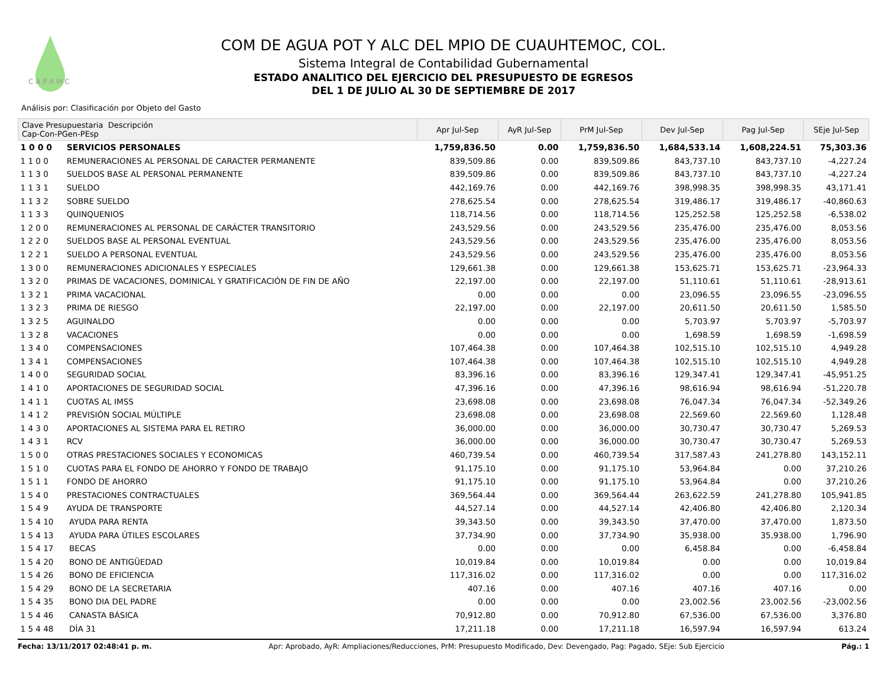C A P A M C
COM DE AGUA POT Y ALC DEL MPIO DE CUAUHTEMOC, COL.
Sistema Integral de Contabilidad Gubernamental
ESTADO ANALITICO DEL EJERCICIO DEL PRESUPUESTO DE EGRESOS
DEL 1 DE JULIO AL 30 DE SEPTIEMBRE DE 2017
Análisis por: Clasificación por Objeto del Gasto
| Clave Presupuestaria Descripción Cap-Con-PGen-PEsp | | Apr Jul-Sep | AyR Jul-Sep | PrM Jul-Sep | Dev Jul-Sep | Pag Jul-Sep | SEje Jul-Sep |
| --- | --- | --- | --- | --- | --- | --- | --- |
| 1 0 0 0 | SERVICIOS PERSONALES | 1,759,836.50 | 0.00 | 1,759,836.50 | 1,684,533.14 | 1,608,224.51 | 75,303.36 |
| 1 1 0 0 | REMUNERACIONES AL PERSONAL DE CARACTER PERMANENTE | 839,509.86 | 0.00 | 839,509.86 | 843,737.10 | 843,737.10 | -4,227.24 |
| 1 1 3 0 | SUELDOS BASE AL PERSONAL PERMANENTE | 839,509.86 | 0.00 | 839,509.86 | 843,737.10 | 843,737.10 | -4,227.24 |
| 1 1 3 1 | SUELDO | 442,169.76 | 0.00 | 442,169.76 | 398,998.35 | 398,998.35 | 43,171.41 |
| 1 1 3 2 | SOBRE SUELDO | 278,625.54 | 0.00 | 278,625.54 | 319,486.17 | 319,486.17 | -40,860.63 |
| 1 1 3 3 | QUINQUENIOS | 118,714.56 | 0.00 | 118,714.56 | 125,252.58 | 125,252.58 | -6,538.02 |
| 1 2 0 0 | REMUNERACIONES AL PERSONAL DE CARÁCTER TRANSITORIO | 243,529.56 | 0.00 | 243,529.56 | 235,476.00 | 235,476.00 | 8,053.56 |
| 1 2 2 0 | SUELDOS BASE AL PERSONAL EVENTUAL | 243,529.56 | 0.00 | 243,529.56 | 235,476.00 | 235,476.00 | 8,053.56 |
| 1 2 2 1 | SUELDO A PERSONAL EVENTUAL | 243,529.56 | 0.00 | 243,529.56 | 235,476.00 | 235,476.00 | 8,053.56 |
| 1 3 0 0 | REMUNERACIONES ADICIONALES Y ESPECIALES | 129,661.38 | 0.00 | 129,661.38 | 153,625.71 | 153,625.71 | -23,964.33 |
| 1 3 2 0 | PRIMAS DE VACACIONES, DOMINICAL Y GRATIFICACIÓN DE FIN DE AÑO | 22,197.00 | 0.00 | 22,197.00 | 51,110.61 | 51,110.61 | -28,913.61 |
| 1 3 2 1 | PRIMA VACACIONAL | 0.00 | 0.00 | 0.00 | 23,096.55 | 23,096.55 | -23,096.55 |
| 1 3 2 3 | PRIMA DE RIESGO | 22,197.00 | 0.00 | 22,197.00 | 20,611.50 | 20,611.50 | 1,585.50 |
| 1 3 2 5 | AGUINALDO | 0.00 | 0.00 | 0.00 | 5,703.97 | 5,703.97 | -5,703.97 |
| 1 3 2 8 | VACACIONES | 0.00 | 0.00 | 0.00 | 1,698.59 | 1,698.59 | -1,698.59 |
| 1 3 4 0 | COMPENSACIONES | 107,464.38 | 0.00 | 107,464.38 | 102,515.10 | 102,515.10 | 4,949.28 |
| 1 3 4 1 | COMPENSACIONES | 107,464.38 | 0.00 | 107,464.38 | 102,515.10 | 102,515.10 | 4,949.28 |
| 1 4 0 0 | SEGURIDAD SOCIAL | 83,396.16 | 0.00 | 83,396.16 | 129,347.41 | 129,347.41 | -45,951.25 |
| 1 4 1 0 | APORTACIONES DE SEGURIDAD SOCIAL | 47,396.16 | 0.00 | 47,396.16 | 98,616.94 | 98,616.94 | -51,220.78 |
| 1 4 1 1 | CUOTAS AL IMSS | 23,698.08 | 0.00 | 23,698.08 | 76,047.34 | 76,047.34 | -52,349.26 |
| 1 4 1 2 | PREVISIÓN SOCIAL MÚLTIPLE | 23,698.08 | 0.00 | 23,698.08 | 22,569.60 | 22,569.60 | 1,128.48 |
| 1 4 3 0 | APORTACIONES AL SISTEMA PARA EL RETIRO | 36,000.00 | 0.00 | 36,000.00 | 30,730.47 | 30,730.47 | 5,269.53 |
| 1 4 3 1 | RCV | 36,000.00 | 0.00 | 36,000.00 | 30,730.47 | 30,730.47 | 5,269.53 |
| 1 5 0 0 | OTRAS PRESTACIONES SOCIALES Y ECONOMICAS | 460,739.54 | 0.00 | 460,739.54 | 317,587.43 | 241,278.80 | 143,152.11 |
| 1 5 1 0 | CUOTAS PARA EL FONDO DE AHORRO Y FONDO DE TRABAJO | 91,175.10 | 0.00 | 91,175.10 | 53,964.84 | 0.00 | 37,210.26 |
| 1 5 1 1 | FONDO DE AHORRO | 91,175.10 | 0.00 | 91,175.10 | 53,964.84 | 0.00 | 37,210.26 |
| 1 5 4 0 | PRESTACIONES CONTRACTUALES | 369,564.44 | 0.00 | 369,564.44 | 263,622.59 | 241,278.80 | 105,941.85 |
| 1 5 4 9 | AYUDA DE TRANSPORTE | 44,527.14 | 0.00 | 44,527.14 | 42,406.80 | 42,406.80 | 2,120.34 |
| 1 5 4 10 | AYUDA PARA RENTA | 39,343.50 | 0.00 | 39,343.50 | 37,470.00 | 37,470.00 | 1,873.50 |
| 1 5 4 13 | AYUDA PARA ÚTILES ESCOLARES | 37,734.90 | 0.00 | 37,734.90 | 35,938.00 | 35,938.00 | 1,796.90 |
| 1 5 4 17 | BECAS | 0.00 | 0.00 | 0.00 | 6,458.84 | 0.00 | -6,458.84 |
| 1 5 4 20 | BONO DE ANTIGÜEDAD | 10,019.84 | 0.00 | 10,019.84 | 0.00 | 0.00 | 10,019.84 |
| 1 5 4 26 | BONO DE EFICIENCIA | 117,316.02 | 0.00 | 117,316.02 | 0.00 | 0.00 | 117,316.02 |
| 1 5 4 29 | BONO DE LA SECRETARIA | 407.16 | 0.00 | 407.16 | 407.16 | 407.16 | 0.00 |
| 1 5 4 35 | BONO DIA DEL PADRE | 0.00 | 0.00 | 0.00 | 23,002.56 | 23,002.56 | -23,002.56 |
| 1 5 4 46 | CANASTA BÁSICA | 70,912.80 | 0.00 | 70,912.80 | 67,536.00 | 67,536.00 | 3,376.80 |
| 1 5 4 48 | DÌA 31 | 17,211.18 | 0.00 | 17,211.18 | 16,597.94 | 16,597.94 | 613.24 |
Fecha: 13/11/2017 02:48:41 p. m. Apr: Aprobado, AyR: Ampliaciones/Reducciones, PrM: Presupuesto Modificado, Dev: Devengado, Pag: Pagado, SEje: Sub Ejercicio Pág.: 1